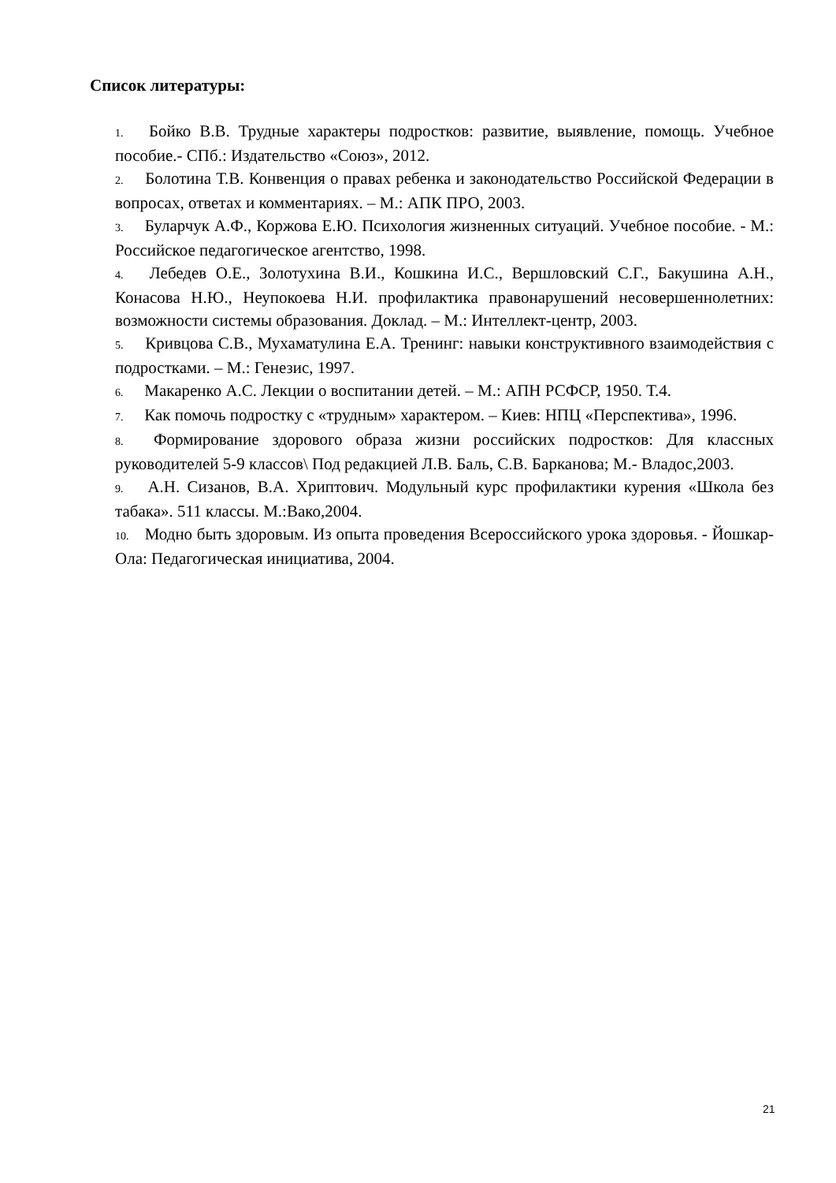Список литературы:
1. Бойко В.В. Трудные характеры подростков: развитие, выявление, помощь. Учебное пособие.- СПб.: Издательство «Союз», 2012.
2. Болотина Т.В. Конвенция о правах ребенка и законодательство Российской Федерации в вопросах, ответах и комментариях. – М.: АПК ПРО, 2003.
3. Буларчук А.Ф., Коржова Е.Ю. Психология жизненных ситуаций. Учебное пособие. - М.: Российское педагогическое агентство, 1998.
4. Лебедев О.Е., Золотухина В.И., Кошкина И.С., Вершловский С.Г., Бакушина А.Н., Конасова Н.Ю., Неупокоева Н.И. профилактика правонарушений несовершеннолетних: возможности системы образования. Доклад. – М.: Интеллект-центр, 2003.
5. Кривцова С.В., Мухаматулина Е.А. Тренинг: навыки конструктивного взаимодействия с подростками. – М.: Генезис, 1997.
6. Макаренко А.С. Лекции о воспитании детей. – М.: АПН РСФСР, 1950. Т.4.
7. Как помочь подростку с «трудным» характером. – Киев: НПЦ «Перспектива», 1996.
8. Формирование здорового образа жизни российских подростков: Для классных руководителей 5-9 классов\ Под редакцией Л.В. Баль, С.В. Барканова; М.- Владос,2003.
9. А.Н. Сизанов, В.А. Хриптович. Модульный курс профилактики курения «Школа без табака». 511 классы. М.:Вако,2004.
10. Модно быть здоровым. Из опыта проведения Всероссийского урока здоровья. - Йошкар-Ола: Педагогическая инициатива, 2004.
21